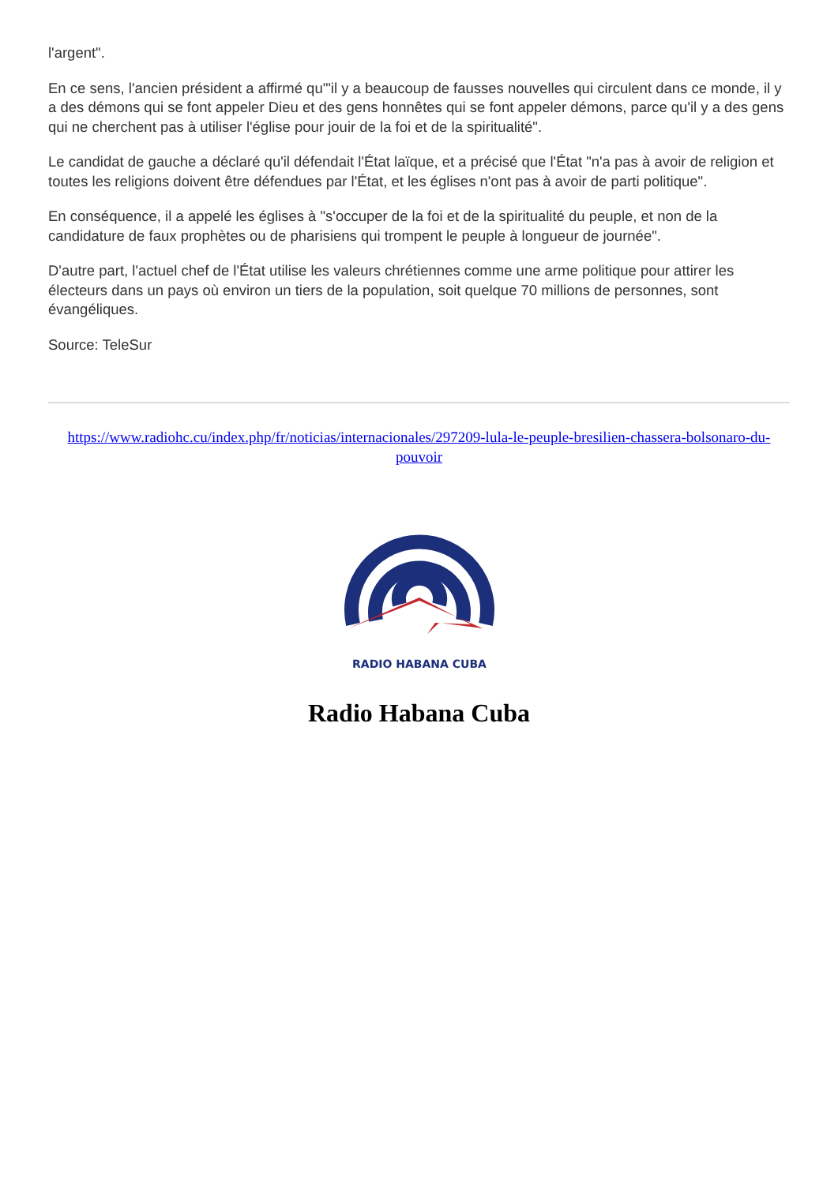l'argent".
En ce sens, l'ancien président a affirmé qu'"il y a beaucoup de fausses nouvelles qui circulent dans ce monde, il y a des démons qui se font appeler Dieu et des gens honnêtes qui se font appeler démons, parce qu'il y a des gens qui ne cherchent pas à utiliser l'église pour jouir de la foi et de la spiritualité".
Le candidat de gauche a déclaré qu'il défendait l'État laïque, et a précisé que l'État "n'a pas à avoir de religion et toutes les religions doivent être défendues par l'État, et les églises n'ont pas à avoir de parti politique".
En conséquence, il a appelé les églises à "s'occuper de la foi et de la spiritualité du peuple, et non de la candidature de faux prophètes ou de pharisiens qui trompent le peuple à longueur de journée".
D'autre part, l'actuel chef de l'État utilise les valeurs chrétiennes comme une arme politique pour attirer les électeurs dans un pays où environ un tiers de la population, soit quelque 70 millions de personnes, sont évangéliques.
Source: TeleSur
https://www.radiohc.cu/index.php/fr/noticias/internacionales/297209-lula-le-peuple-bresilien-chassera-bolsonaro-du-pouvoir
RADIO HABANA CUBA
Radio Habana Cuba